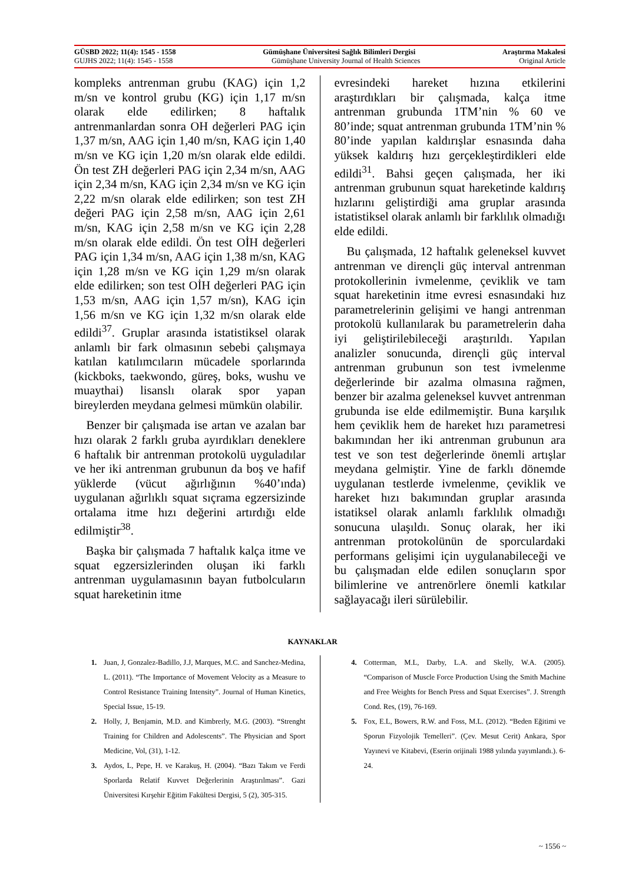GÜSBD 2022; 11(4): 1545 - 1558 Gümüşhane Üniversitesi Sağlık Bilimleri Dergisi Araştırma Makalesi
GUJHS 2022; 11(4): 1545 - 1558 Gümüşhane University Journal of Health Sciences Original Article
kompleks antrenman grubu (KAG) için 1,2 m/sn ve kontrol grubu (KG) için 1,17 m/sn olarak elde edilirken; 8 haftalık antrenmanlardan sonra OH değerleri PAG için 1,37 m/sn, AAG için 1,40 m/sn, KAG için 1,40 m/sn ve KG için 1,20 m/sn olarak elde edildi. Ön test ZH değerleri PAG için 2,34 m/sn, AAG için 2,34 m/sn, KAG için 2,34 m/sn ve KG için 2,22 m/sn olarak elde edilirken; son test ZH değeri PAG için 2,58 m/sn, AAG için 2,61 m/sn, KAG için 2,58 m/sn ve KG için 2,28 m/sn olarak elde edildi. Ön test OİH değerleri PAG için 1,34 m/sn, AAG için 1,38 m/sn, KAG için 1,28 m/sn ve KG için 1,29 m/sn olarak elde edilirken; son test OİH değerleri PAG için 1,53 m/sn, AAG için 1,57 m/sn), KAG için 1,56 m/sn ve KG için 1,32 m/sn olarak elde edildi<sup>37</sup>. Gruplar arasında istatistiksel olarak anlamlı bir fark olmasının sebebi çalışmaya katılan katılımcıların mücadele sporlarında (kickboks, taekwondo, güreş, boks, wushu ve muaythai) lisanslı olarak spor yapan bireylerden meydana gelmesi mümkün olabilir.
Benzer bir çalışmada ise artan ve azalan bar hızı olarak 2 farklı gruba ayırdıkları deneklere 6 haftalık bir antrenman protokolü uyguladılar ve her iki antrenman grubunun da boş ve hafif yüklerde (vücut ağırlığının %40’ında) uygulanan ağırlıklı squat sıçrama egzersizinde ortalama itme hızı değerini artırdığı elde edilmiştir<sup>38</sup>.
Başka bir çalışmada 7 haftalık kalça itme ve squat egzersizlerinden oluşan iki farklı antrenman uygulamasının bayan futbolcuların squat hareketinin itme
evresindeki hareket hızına etkilerini araştırdıkları bir çalışmada, kalça itme antrenman grubunda 1TM’nin % 60 ve 80’inde; squat antrenman grubunda 1TM’nin % 80’inde yapılan kaldırışlar esnasında daha yüksek kaldırış hızı gerçekleştirdikleri elde edildi<sup>31</sup>. Bahsi geçen çalışmada, her iki antrenman grubunun squat hareketinde kaldırış hızlarını geliştirdiği ama gruplar arasında istatistiksel olarak anlamlı bir farklılık olmadığı elde edildi.
Bu çalışmada, 12 haftalık geleneksel kuvvet antrenman ve dirençli güç interval antrenman protokollerinin ivmelenme, çeviklik ve tam squat hareketinin itme evresi esnasındaki hız parametrelerinin gelişimi ve hangi antrenman protokolü kullanılarak bu parametrelerin daha iyi geliştirilebileceği araştırıldı. Yapılan analizler sonucunda, dirençli güç interval antrenman grubunun son test ivmelenme değerlerinde bir azalma olmasına rağmen, benzer bir azalma geleneksel kuvvet antrenman grubunda ise elde edilmemiştir. Buna karşılık hem çeviklik hem de hareket hızı parametresi bakımından her iki antrenman grubunun ara test ve son test değerlerinde önemli artışlar meydana gelmiştir. Yine de farklı dönemde uygulanan testlerde ivmelenme, çeviklik ve hareket hızı bakımından gruplar arasında istatiksel olarak anlamlı farklılık olmadığı sonucuna ulaşıldı. Sonuç olarak, her iki antrenman protokolünün de sporculardaki performans gelişimi için uygulanabileceği ve bu çalışmadan elde edilen sonuçların spor bilimlerine ve antrenörlere önemli katkılar sağlayacağı ileri sürülebilir.
KAYNAKLAR
1. Juan, J, Gonzalez-Badillo, J.J, Marques, M.C. and Sanchez-Medina, L. (2011). “The Importance of Movement Velocity as a Measure to Control Resistance Training Intensity”. Journal of Human Kinetics, Special Issue, 15-19.
2. Holly, J, Benjamin, M.D. and Kimbrerly, M.G. (2003). “Strenght Training for Children and Adolescents”. The Physician and Sport Medicine, Vol, (31), 1-12.
3. Aydos, L, Pepe, H. ve Karakuş, H. (2004). “Bazı Takım ve Ferdi Sporlarda Relatif Kuvvet Değerlerinin Araştırılması”. Gazi Üniversitesi Kırşehir Eğitim Fakültesi Dergisi, 5 (2), 305-315.
4. Cotterman, M.L, Darby, L.A. and Skelly, W.A. (2005). “Comparison of Muscle Force Production Using the Smith Machine and Free Weights for Bench Press and Squat Exercises”. J. Strength Cond. Res, (19), 76-169.
5. Fox, E.L, Bowers, R.W. and Foss, M.L. (2012). “Beden Eğitimi ve Sporun Fizyolojik Temelleri”. (Çev. Mesut Cerit) Ankara, Spor Yayınevi ve Kitabevi, (Eserin orijinali 1988 yılında yayımlandı.). 6-24.
~ 1556 ~